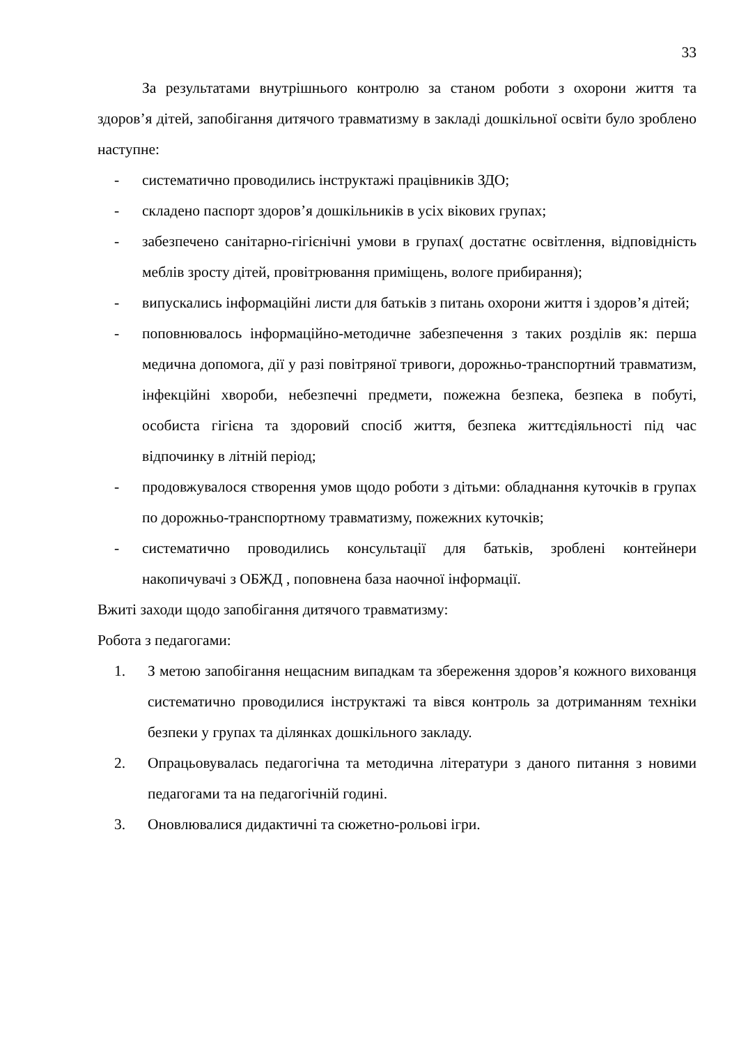33
За результатами внутрішнього контролю за станом роботи з охорони життя та здоров’я дітей, запобігання дитячого травматизму в закладі дошкільної освіти було зроблено наступне:
- систематично проводились інструктажі працівників ЗДО;
- складено паспорт здоров’я дошкільників в усіх вікових групах;
- забезпечено санітарно-гігієнічні умови в групах( достатнє освітлення, відповідність меблів зросту дітей, провітрювання приміщень, вологе прибирання);
- випускались інформаційні листи для батьків з питань охорони життя і здоров’я дітей;
- поповнювалось інформаційно-методичне забезпечення з таких розділів як: перша медична допомога, дії у разі повітряної тривоги, дорожньо-транспортний травматизм, інфекційні хвороби, небезпечні предмети, пожежна безпека, безпека в побуті, особиста гігієна та здоровий спосіб життя, безпека життєдіяльності під час відпочинку в літній період;
- продовжувалося створення умов щодо роботи з дітьми: обладнання куточків в групах по дорожньо-транспортному травматизму, пожежних куточків;
- систематично проводились консультації для батьків, зроблені контейнери накопичувачі з ОБЖД , поповнена база наочної інформації.
Вжиті заходи щодо запобігання дитячого травматизму:
Робота з педагогами:
1. З метою запобігання нещасним випадкам та збереження здоров’я кожного вихованця систематично проводилися інструктажі та вівся контроль за дотриманням техніки безпеки у групах та ділянках дошкільного закладу.
2. Опрацьовувалась педагогічна та методична літератури з даного питання з новими педагогами та на педагогічній годині.
3. Оновлювалися дидактичні та сюжетно-рольові ігри.